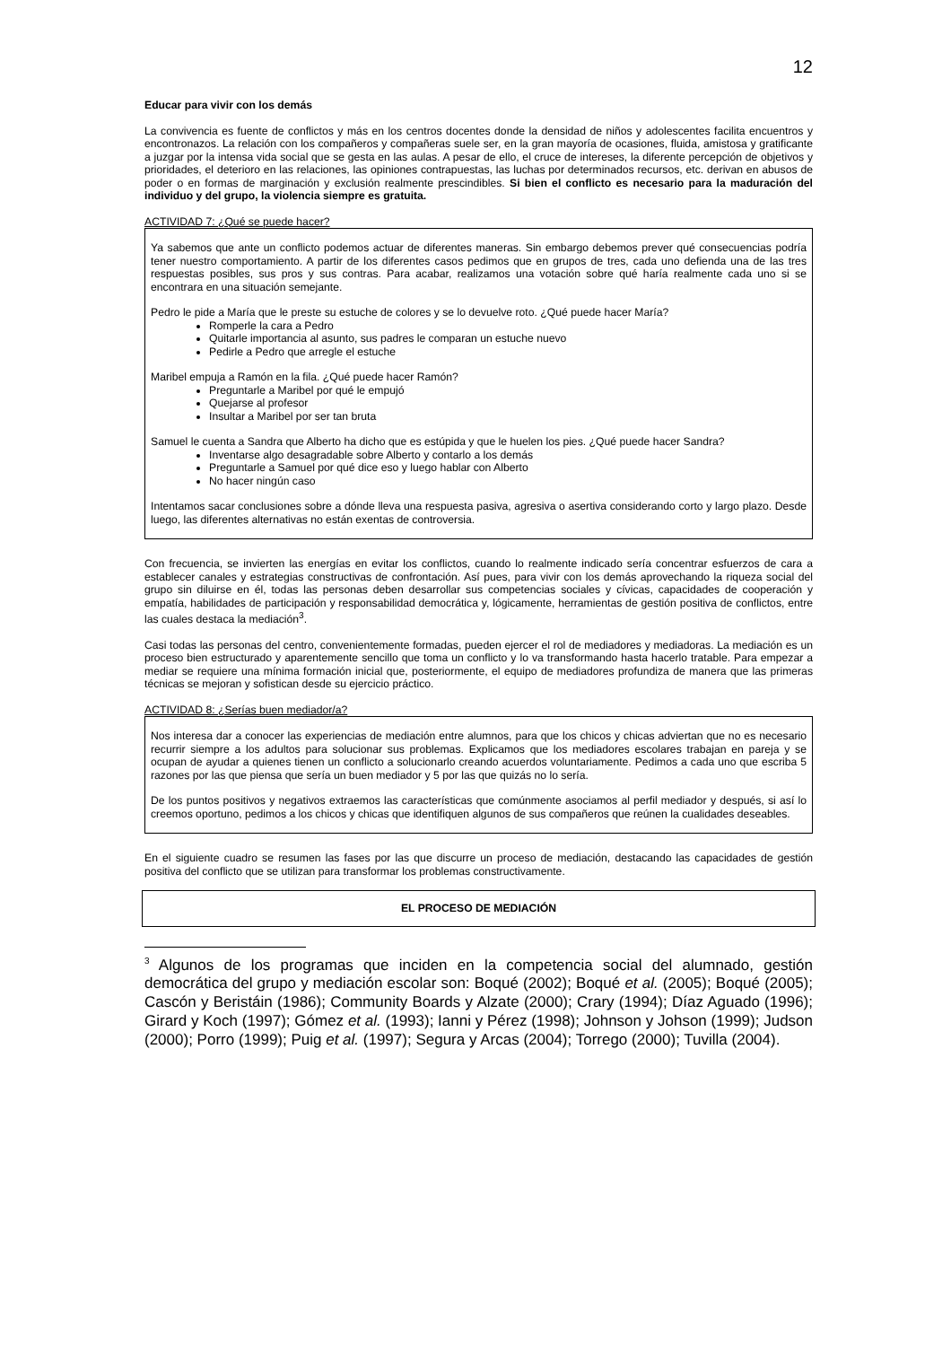12
Educar para vivir con los demás
La convivencia es fuente de conflictos y más en los centros docentes donde la densidad de niños y adolescentes facilita encuentros y encontronazos. La relación con los compañeros y compañeras suele ser, en la gran mayoría de ocasiones, fluida, amistosa y gratificante a juzgar por la intensa vida social que se gesta en las aulas. A pesar de ello, el cruce de intereses, la diferente percepción de objetivos y prioridades, el deterioro en las relaciones, las opiniones contrapuestas, las luchas por determinados recursos, etc. derivan en abusos de poder o en formas de marginación y exclusión realmente prescindibles. Si bien el conflicto es necesario para la maduración del individuo y del grupo, la violencia siempre es gratuita.
ACTIVIDAD 7: ¿Qué se puede hacer?
Ya sabemos que ante un conflicto podemos actuar de diferentes maneras. Sin embargo debemos prever qué consecuencias podría tener nuestro comportamiento. A partir de los diferentes casos pedimos que en grupos de tres, cada uno defienda una de las tres respuestas posibles, sus pros y sus contras. Para acabar, realizamos una votación sobre qué haría realmente cada uno si se encontrara en una situación semejante.
Pedro le pide a María que le preste su estuche de colores y se lo devuelve roto. ¿Qué puede hacer María?
Romperle la cara a Pedro
Quitarle importancia al asunto, sus padres le comparan un estuche nuevo
Pedirle a Pedro que arregle el estuche
Maribel empuja a Ramón en la fila. ¿Qué puede hacer Ramón?
Preguntarle a Maribel por qué le empujó
Quejarse al profesor
Insultar a Maribel por ser tan bruta
Samuel le cuenta a Sandra que Alberto ha dicho que es estúpida y que le huelen los pies. ¿Qué puede hacer Sandra?
Inventarse algo desagradable sobre Alberto y contarlo a los demás
Preguntarle a Samuel por qué dice eso y luego hablar con Alberto
No hacer ningún caso
Intentamos sacar conclusiones sobre a dónde lleva una respuesta pasiva, agresiva o asertiva considerando corto y largo plazo. Desde luego, las diferentes alternativas no están exentas de controversia.
Con frecuencia, se invierten las energías en evitar los conflictos, cuando lo realmente indicado sería concentrar esfuerzos de cara a establecer canales y estrategias constructivas de confrontación. Así pues, para vivir con los demás aprovechando la riqueza social del grupo sin diluirse en él, todas las personas deben desarrollar sus competencias sociales y cívicas, capacidades de cooperación y empatía, habilidades de participación y responsabilidad democrática y, lógicamente, herramientas de gestión positiva de conflictos, entre las cuales destaca la mediación<sup>3</sup>.
Casi todas las personas del centro, convenientemente formadas, pueden ejercer el rol de mediadores y mediadoras. La mediación es un proceso bien estructurado y aparentemente sencillo que toma un conflicto y lo va transformando hasta hacerlo tratable. Para empezar a mediar se requiere una mínima formación inicial que, posteriormente, el equipo de mediadores profundiza de manera que las primeras técnicas se mejoran y sofistican desde su ejercicio práctico.
ACTIVIDAD 8: ¿Serías buen mediador/a?
Nos interesa dar a conocer las experiencias de mediación entre alumnos, para que los chicos y chicas adviertan que no es necesario recurrir siempre a los adultos para solucionar sus problemas. Explicamos que los mediadores escolares trabajan en pareja y se ocupan de ayudar a quienes tienen un conflicto a solucionarlo creando acuerdos voluntariamente. Pedimos a cada uno que escriba 5 razones por las que piensa que sería un buen mediador y 5 por las que quizás no lo sería.
De los puntos positivos y negativos extraemos las características que comúnmente asociamos al perfil mediador y después, si así lo creemos oportuno, pedimos a los chicos y chicas que identifiquen algunos de sus compañeros que reúnen la cualidades deseables.
En el siguiente cuadro se resumen las fases por las que discurre un proceso de mediación, destacando las capacidades de gestión positiva del conflicto que se utilizan para transformar los problemas constructivamente.
EL PROCESO DE MEDIACIÓN
<sup>3</sup> Algunos de los programas que inciden en la competencia social del alumnado, gestión democrática del grupo y mediación escolar son: Boqué (2002); Boqué et al. (2005); Boqué (2005); Cascón y Beristáin (1986); Community Boards y Alzate (2000); Crary (1994); Díaz Aguado (1996); Girard y Koch (1997); Gómez et al. (1993); Ianni y Pérez (1998); Johnson y Johson (1999); Judson (2000); Porro (1999); Puig et al. (1997); Segura y Arcas (2004); Torrego (2000); Tuvilla (2004).